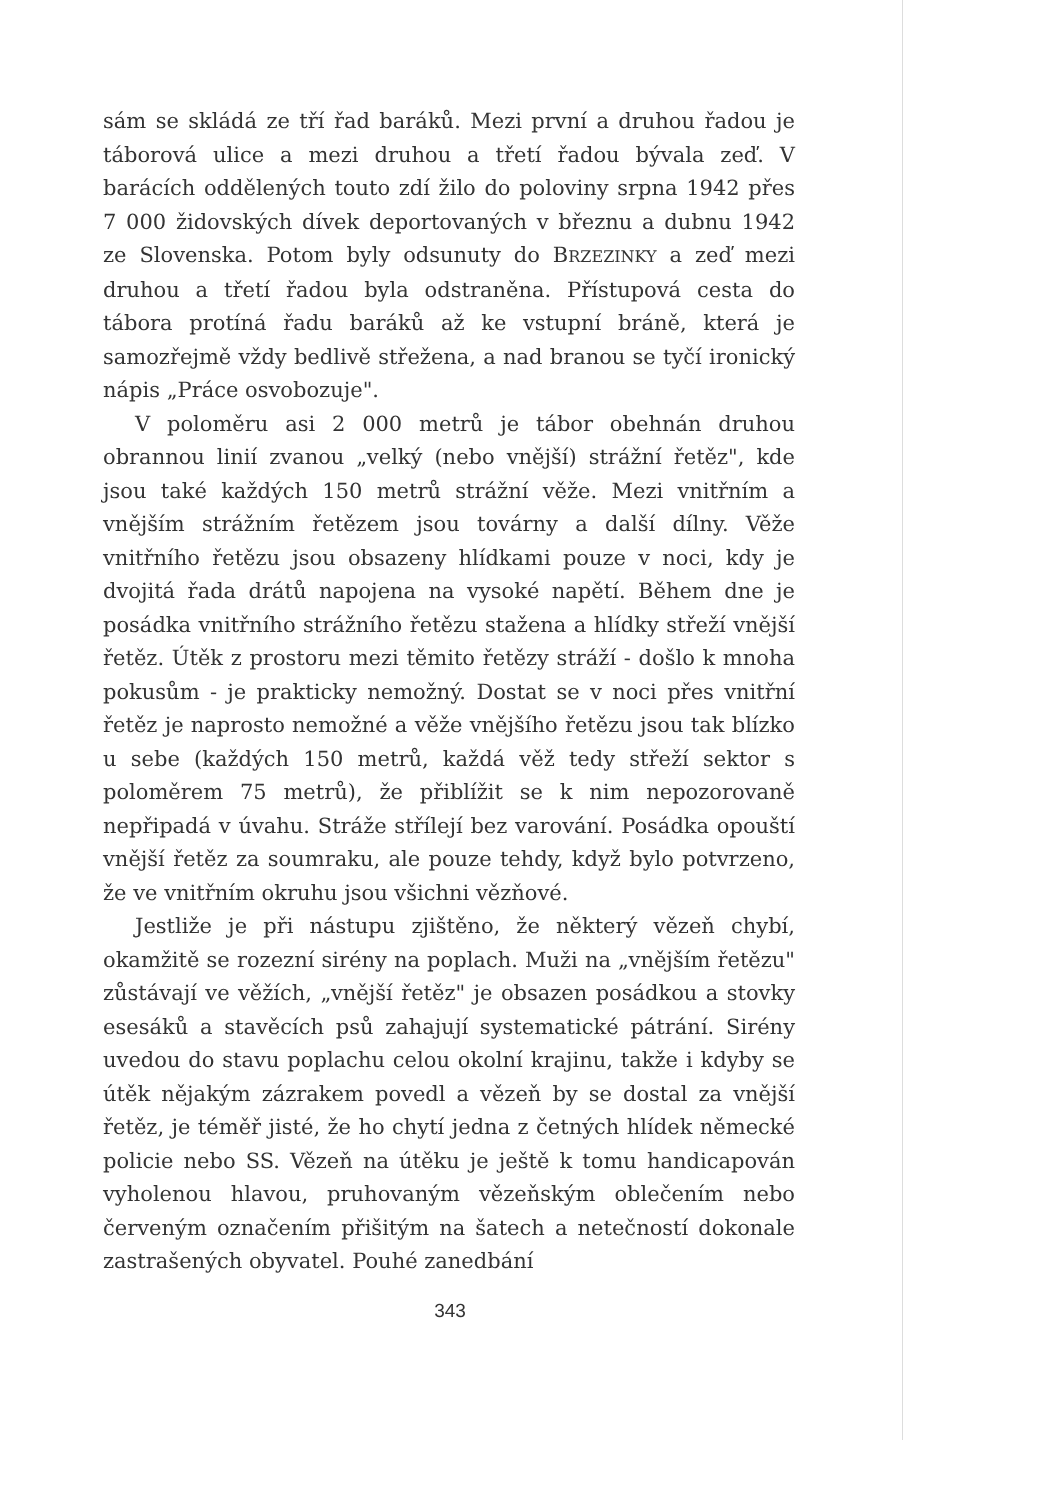sám se skládá ze tří řad baráků. Mezi první a druhou řadou je táborová ulice a mezi druhou a třetí řadou bývala zeď. V barácích oddělených touto zdí žilo do poloviny srpna 1942 přes 7 000 židovských dívek deportovaných v březnu a dubnu 1942 ze Slovenska. Potom byly odsunuty do BRZEZINKY a zeď mezi druhou a třetí řadou byla odstraněna. Přístupová cesta do tábora protíná řadu baráků až ke vstupní bráně, která je samozřejmě vždy bedlivě střežena, a nad branou se tyčí ironický nápis „Práce osvobozuje".
V poloměru asi 2 000 metrů je tábor obehnán druhou obrannou linií zvanou „velký (nebo vnější) strážní řetěz", kde jsou také každých 150 metrů strážní věže. Mezi vnitřním a vnějším strážním řetězem jsou továrny a další dílny. Věže vnitřního řetězu jsou obsazeny hlídkami pouze v noci, kdy je dvojitá řada drátů napojena na vysoké napětí. Během dne je posádka vnitřního strážního řetězu stažena a hlídky střeží vnější řetěz. Útěk z prostoru mezi těmito řetězy stráží - došlo k mnoha pokusům - je prakticky nemožný. Dostat se v noci přes vnitřní řetěz je naprosto nemožné a věže vnějšího řetězu jsou tak blízko u sebe (každých 150 metrů, každá věž tedy střeží sektor s poloměrem 75 metrů), že přiblížit se k nim nepozorovaně nepřipadá v úvahu. Stráže střílejí bez varování. Posádka opouští vnější řetěz za soumraku, ale pouze tehdy, když bylo potvrzeno, že ve vnitřním okruhu jsou všichni vězňové.
Jestliže je při nástupu zjištěno, že některý vězeň chybí, okamžitě se rozezní sirény na poplach. Muži na „vnějším řetězu" zůstávají ve věžích, „vnější řetěz" je obsazen posádkou a stovky esesáků a stavěcích psů zahajují systematické pátrání. Sirény uvedou do stavu poplachu celou okolní krajinu, takže i kdyby se útěk nějakým zázrakem povedl a vězeň by se dostal za vnější řetěz, je téměř jisté, že ho chytí jedna z četných hlídek německé policie nebo SS. Vězeň na útěku je ještě k tomu handicapován vyholenou hlavou, pruhovaným vězeňským oblečením nebo červeným označením přišitým na šatech a netečností dokonale zastrašených obyvatel. Pouhé zanedbání
343